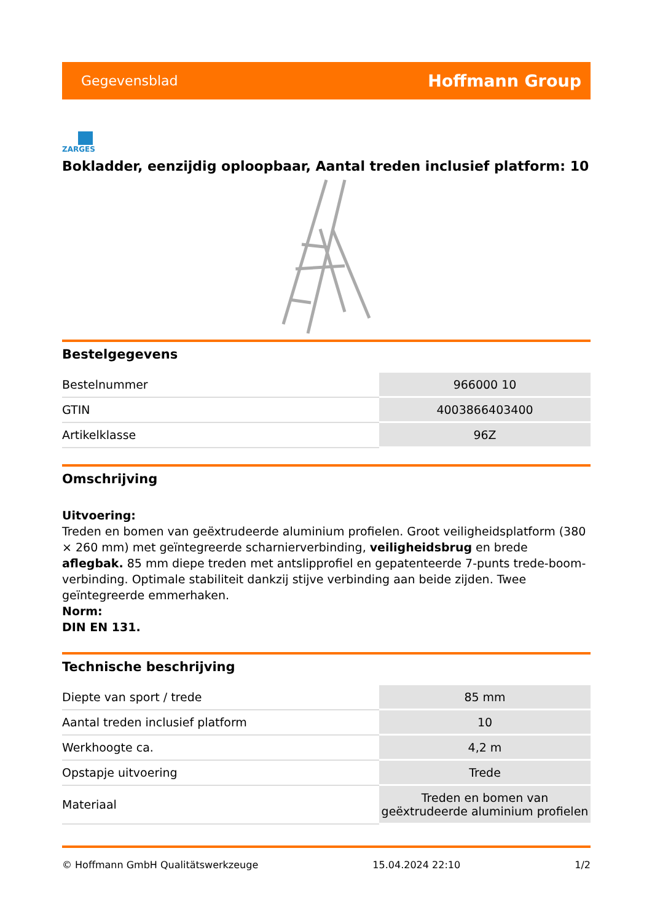Gegevensblad Hoffmann Group
ZARGES
Bokladder, eenzijdig oploopbaar, Aantal treden inclusief platform: 10
Bestelgegevens
| Bestelnummer | 966000 10 |
| GTIN | 4003866403400 |
| Artikelklasse | 96Z |
Omschrijving
Uitvoering:
Treden en bomen van geëxtrudeerde aluminium profielen. Groot veiligheidsplatform (380 × 260 mm) met geïntegreerde scharnierverbinding, veiligheidsbrug en brede aflegbak. 85 mm diepe treden met antslipprofiel en gepatenteerde 7-punts trede-boom-verbinding. Optimale stabiliteit dankzij stijve verbinding aan beide zijden. Twee geïntegreerde emmerhaken.
Norm:
DIN EN 131.
Technische beschrijving
| Diepte van sport / trede | 85 mm |
| Aantal treden inclusief platform | 10 |
| Werkhoogte ca. | 4,2 m |
| Opstapje uitvoering | Trede |
| Materiaal | Treden en bomen van geëxtrudeerde aluminium profielen |
© Hoffmann GmbH Qualitätswerkzeuge 15.04.2024 22:10 1/2